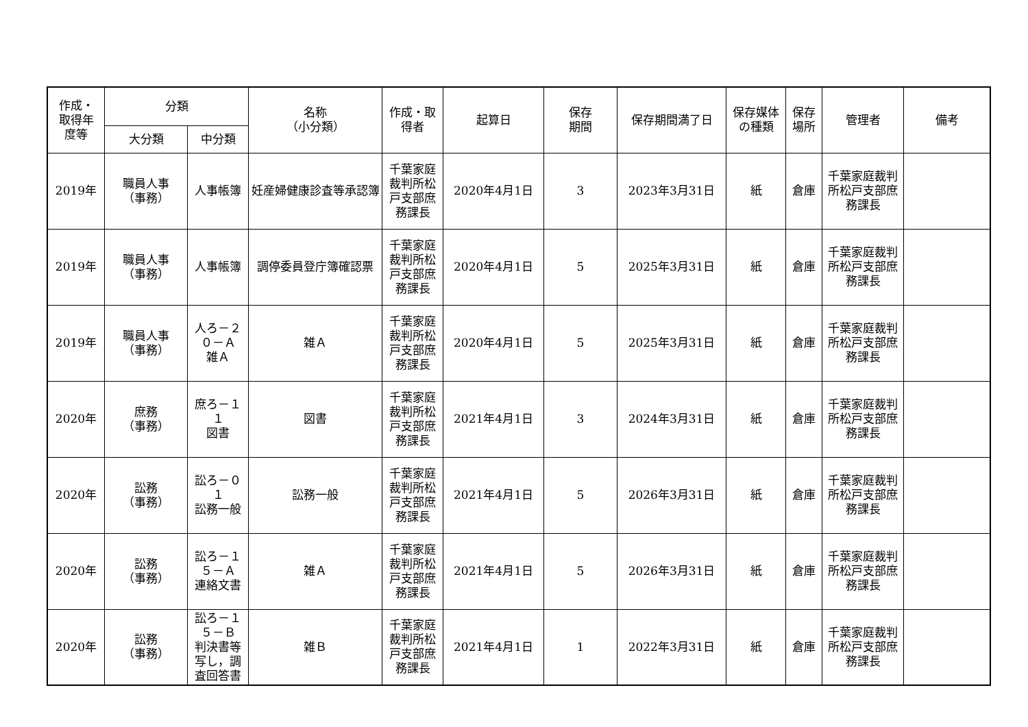| 作成・ 取得年 度等 | 分類 | | 名称 （小分類） | 作成・取 得者 | 起算日 | 保存 期間 | 保存期間満了日 | 保存媒体 の種類 | 保存 場所 | 管理者 | 備考 |
| --- | --- | --- | --- | --- | --- | --- | --- | --- | --- | --- | --- |
| | 大分類 | 中分類 | | | | | | | | | |
| 2019年 | 職員人事 （事務） | 人事帳簿 | 妊産婦健康診査等承認簿 | 千葉家庭裁判所松戸支部庶務課長 | 2020年4月1日 | 3 | 2023年3月31日 | 紙 | 倉庫 | 千葉家庭裁判所松戸支部庶務課長 | |
| 2019年 | 職員人事 （事務） | 人事帳簿 | 調停委員登庁簿確認票 | 千葉家庭裁判所松戸支部庶務課長 | 2020年4月1日 | 5 | 2025年3月31日 | 紙 | 倉庫 | 千葉家庭裁判所松戸支部庶務課長 | |
| 2019年 | 職員人事 （事務） | 人ろ－２０－Ａ 雑Ａ | 雑Ａ | 千葉家庭裁判所松戸支部庶務課長 | 2020年4月1日 | 5 | 2025年3月31日 | 紙 | 倉庫 | 千葉家庭裁判所松戸支部庶務課長 | |
| 2020年 | 庶務 （事務） | 庶ろ－１１ 図書 | 図書 | 千葉家庭裁判所松戸支部庶務課長 | 2021年4月1日 | 3 | 2024年3月31日 | 紙 | 倉庫 | 千葉家庭裁判所松戸支部庶務課長 | |
| 2020年 | 訟務 （事務） | 訟ろ－０１ 訟務一般 | 訟務一般 | 千葉家庭裁判所松戸支部庶務課長 | 2021年4月1日 | 5 | 2026年3月31日 | 紙 | 倉庫 | 千葉家庭裁判所松戸支部庶務課長 | |
| 2020年 | 訟務 （事務） | 訟ろ－１５－Ａ 連絡文書 | 雑Ａ | 千葉家庭裁判所松戸支部庶務課長 | 2021年4月1日 | 5 | 2026年3月31日 | 紙 | 倉庫 | 千葉家庭裁判所松戸支部庶務課長 | |
| 2020年 | 訟務 （事務） | 訟ろ－１５－Ｂ 判決書等写し，調査回答書 | 雑Ｂ | 千葉家庭裁判所松戸支部庶務課長 | 2021年4月1日 | 1 | 2022年3月31日 | 紙 | 倉庫 | 千葉家庭裁判所松戸支部庶務課長 | |